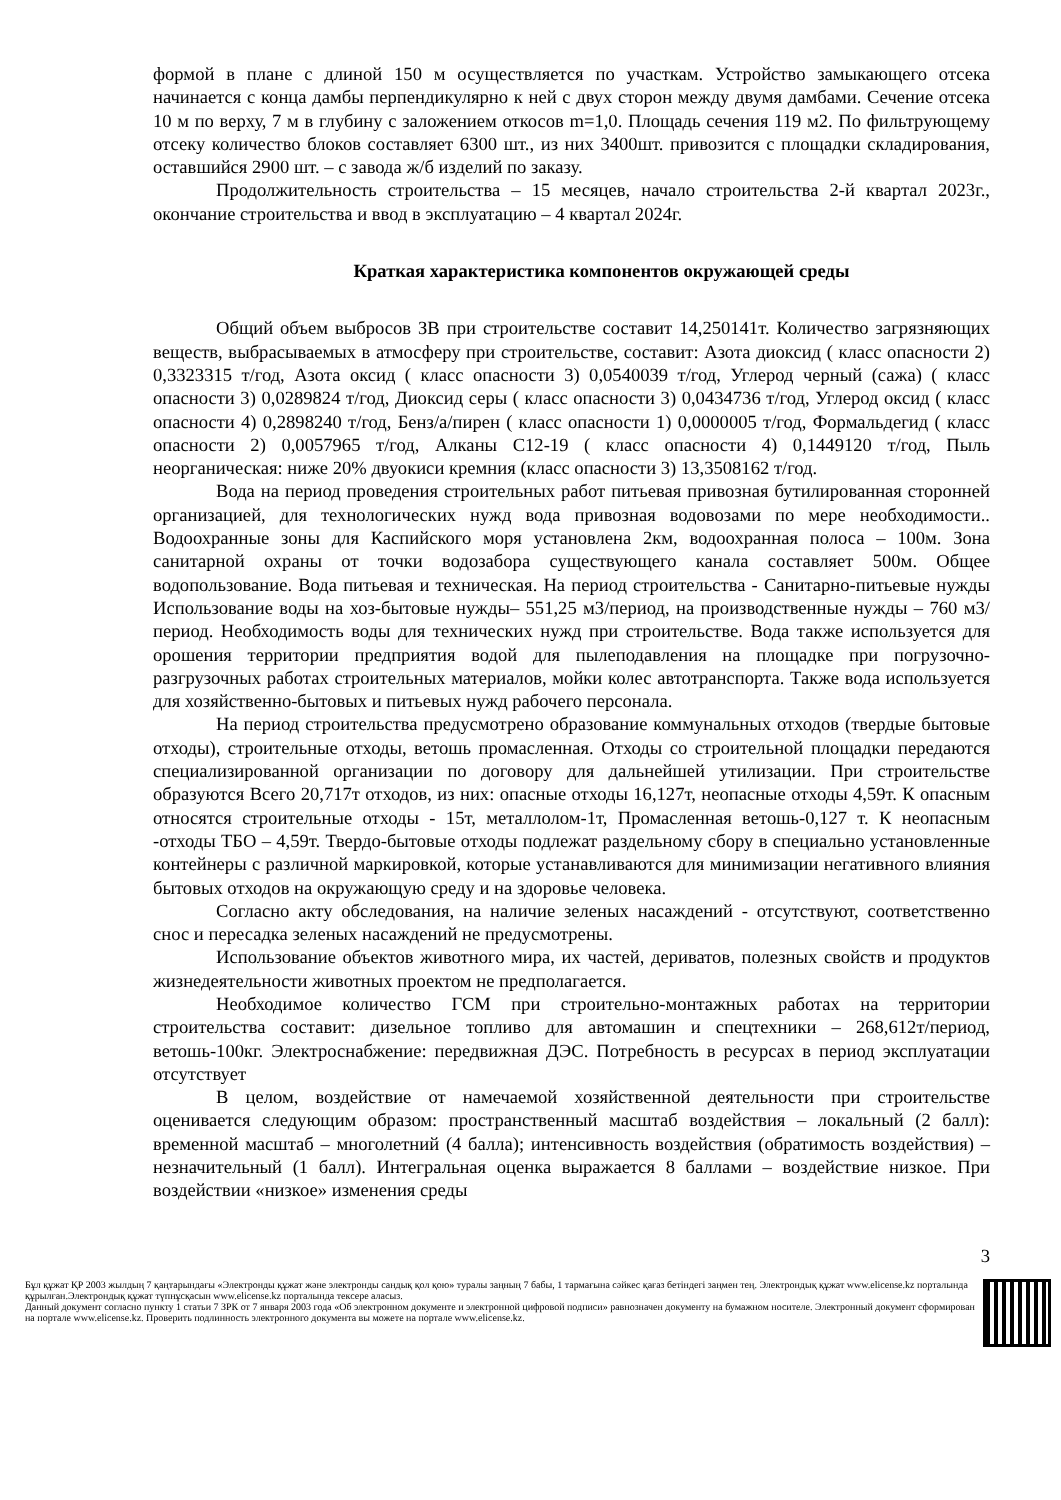формой в плане с длиной 150 м осуществляется по участкам. Устройство замыкающего отсека начинается с конца дамбы перпендикулярно к ней с двух сторон между двумя дамбами. Сечение отсека 10 м по верху, 7 м в глубину с заложением откосов m=1,0. Площадь сечения 119 м2. По фильтрующему отсеку количество блоков составляет 6300 шт., из них 3400шт. привозится с площадки складирования, оставшийся 2900 шт. – с завода ж/б изделий по заказу.
Продолжительность строительства – 15 месяцев, начало строительства 2-й квартал 2023г., окончание строительства и ввод в эксплуатацию – 4 квартал 2024г.
Краткая характеристика компонентов окружающей среды
Общий объем выбросов ЗВ при строительстве составит 14,250141т. Количество загрязняющих веществ, выбрасываемых в атмосферу при строительстве, составит: Азота диоксид ( класс опасности 2) 0,3323315 т/год, Азота оксид ( класс опасности 3) 0,0540039 т/год, Углерод черный (сажа) ( класс опасности 3) 0,0289824 т/год, Диоксид серы ( класс опасности 3) 0,0434736 т/год, Углерод оксид ( класс опасности 4) 0,2898240 т/год, Бенз/а/пирен ( класс опасности 1) 0,0000005 т/год, Формальдегид ( класс опасности 2) 0,0057965 т/год, Алканы С12-19 ( класс опасности 4) 0,1449120 т/год, Пыль неорганическая: ниже 20% двуокиси кремния (класс опасности 3) 13,3508162 т/год.
Вода на период проведения строительных работ питьевая привозная бутилированная сторонней организацией, для технологических нужд вода привозная водовозами по мере необходимости.. Водоохранные зоны для Каспийского моря установлена 2км, водоохранная полоса – 100м. Зона санитарной охраны от точки водозабора существующего канала составляет 500м. Общее водопользование. Вода питьевая и техническая. На период строительства - Санитарно-питьевые нужды Использование воды на хоз-бытовые нужды– 551,25 м3/период, на производственные нужды – 760 м3/период. Необходимость воды для технических нужд при строительстве. Вода также используется для орошения территории предприятия водой для пылеподавления на площадке при погрузочно-разгрузочных работах строительных материалов, мойки колес автотранспорта. Также вода используется для хозяйственно-бытовых и питьевых нужд рабочего персонала.
На период строительства предусмотрено образование коммунальных отходов (твердые бытовые отходы), строительные отходы, ветошь промасленная. Отходы со строительной площадки передаются специализированной организации по договору для дальнейшей утилизации. При строительстве образуются Всего 20,717т отходов, из них: опасные отходы 16,127т, неопасные отходы 4,59т. К опасным относятся строительные отходы - 15т, металлолом-1т, Промасленная ветошь-0,127 т. К неопасным -отходы ТБО – 4,59т. Твердо-бытовые отходы подлежат раздельному сбору в специально установленные контейнеры с различной маркировкой, которые устанавливаются для минимизации негативного влияния бытовых отходов на окружающую среду и на здоровье человека.
Согласно акту обследования, на наличие зеленых насаждений - отсутствуют, соответственно снос и пересадка зеленых насаждений не предусмотрены.
Использование объектов животного мира, их частей, дериватов, полезных свойств и продуктов жизнедеятельности животных проектом не предполагается.
Необходимое количество ГСМ при строительно-монтажных работах на территории строительства составит: дизельное топливо для автомашин и спецтехники – 268,612т/период, ветошь-100кг. Электроснабжение: передвижная ДЭС. Потребность в ресурсах в период эксплуатации отсутствует
В целом, воздействие от намечаемой хозяйственной деятельности при строительстве оценивается следующим образом: пространственный масштаб воздействия – локальный (2 балл): временной масштаб – многолетний (4 балла); интенсивность воздействия (обратимость воздействия) – незначительный (1 балл). Интегральная оценка выражается 8 баллами – воздействие низкое. При воздействии «низкое» изменения среды
3
Бұл құжат ҚР 2003 жылдың 7 қаңтарындағы «Электронды құжат және электронды сандық қол қою» туралы заңның 7 бабы, 1 тармағына сәйкес қағаз бетіндегі заңмен тең. Электрондық құжат www.elicense.kz порталында құрылған.Электрондық құжат түпнұсқасын www.elicense.kz порталында тексере аласыз.
Данный документ согласно пункту 1 статьи 7 ЗРК от 7 января 2003 года «Об электронном документе и электронной цифровой подписи» равнозначен документу на бумажном носителе. Электронный документ сформирован на портале www.elicense.kz. Проверить подлинность электронного документа вы можете на портале www.elicense.kz.